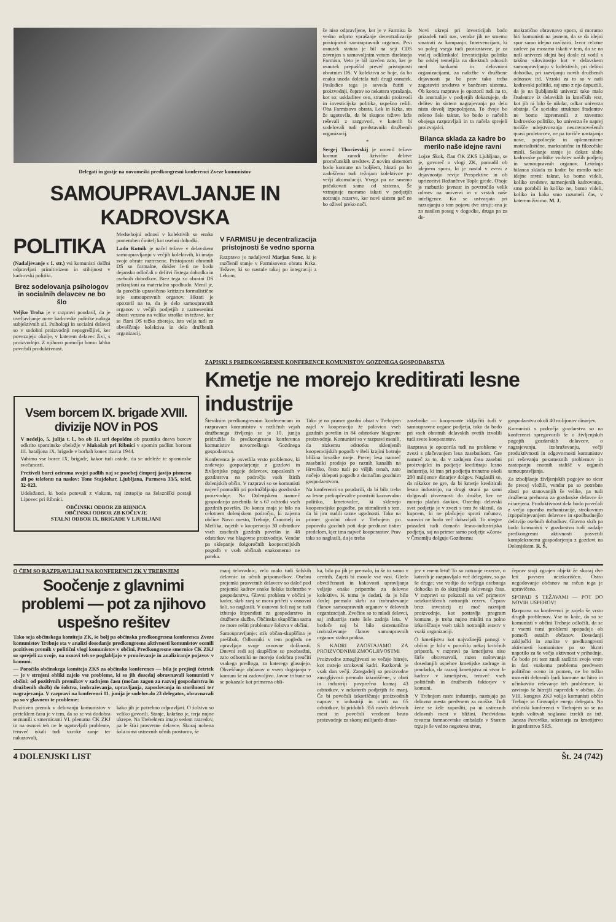Delegati in gostje na novomeški predkongresni konferenci Zveze komunistov
SAMOUPRAVLJANJE IN KADROVSKA
POLITIKA
(Nadaljevanje s 1. str.) vsi komunisti dolžni odpravljati primitivizem in stihijnost v kadrovski politiki.
Brez sodelovanja psihologov in socialnih delavcev ne bo šlo
Veljko Troha je v razpravi poudaril, da je uveljavljanje nove kadrovske politike naloga subjektivnih sil. Psihologi in socialni delavci so v sodobni proizvodnji nepogrešljivi, ker povezujejo okolje, v katerem delavec živi, s proizvodnjo. Z njihovo pomočjo bomo lahko povečali produktivnost.
Medsebojni odnosi v kolektivih so enako pomemben činitelj kot osebni dohodki.
Lado Kotnik je načel težave v delavskem samoupravljanju v večjih kolektivih, ki imajo svoje obrate raztresene. Pristojnosti obratnih DS so formalne, dokler le-ti ne bodo dejansko odločali o delitvi čistega dohodka in osebnih dohodkov. Brez tega so obratni DS prikrajšani za materialno spodbudo. Menil je, da poročilo upravičeno kritizira formalistične seje samoupravnih organov. Hkrati je opozoril na to, da je delo samoupravnih organov v večjih podjetjih z raztresenimi obrati vezano na velike stroške in težave, ker se člani DS težko zberejo. Isto velja tudi za obveščanje kolektiva in delo družbenih organizacij.
V FARMISU je decentralizacija pristojnosti še vedno sporna
Razpravo je nadaljeval Marjan Sonc, ki je razčlenil stanje v Farmisovem obratu Krka. Težave, ki so nastale takoj po integraciji z Lekom,
še niso odpravljene, ker je v Farmisu še vedno odprto vprašanje decentralizacije pristojnosti samoupravnih organov. Prvi osnutek statuta je bil na seji CDS zavrnjen s samovoljnim vetom direktorja Farmisa. Veto je bil izrečen zato, ker je osnutek prepuščal preveč pristojnosti obratnim DS. V kolektivu se boje, da bo enaka usoda doletela tudi drugi osnutek. Posledice tega je seveda čutiti v proizvodnji, čeprav so nekatera vprašanja, kot so: uskladitev cen, stranski proizvodi in investicijska politika, uspešno rešili. Oba Farmisova obrata, Lek in Krka, sta že ugotovila, da bi skupne težave laže reševali z razgovori, v katerih bi sodelovali tudi predstavniki družbenih organizacij.
*
Sergej Thorževskij je omenil težave komun zaradi krivične delitve proračunskih sredstev. Z novim sistemom bodo komune na boljšem, hkrati pa bo zadoščeno tudi težnjam kolektivov po večji akumulaciji. Vsega pa ne smemo pričakovati samo od sistema. Še vztrajneje moramo iskati v podjetjih notranje rezerve, ker novi sistem pač ne bo oživel preko noči.
Novi ukrepi pri investicijah bodo prizadeli tudi nas, vendar jih ne smemo smatrati za kampanjo. Intervencijam, ki so poleg vsega tudi protiustavne, je za vselej odklenkalo! Investicijska politika bo odslej temeljila na direktnih odnosih med bankami in delovnimi organizacijami, za naložbe v družbene dejavnosti pa bo prav tako treba zagotoviti sredstva v bančnem sistemu. Ob koncu razprave je opozoril tudi na to, da anomalije v podjetjih dokazujejo, da delitev in sistem nagrajevanja po delu nista dovolj izpopolnjena. To dvoje bo rešeno šele takrat, ko bodo o načelih obojega razpravljali in ta načela sprejeli proizvajalci.
Bilanca sklada za kadre bo merilo naše idejne ravni
Lojze Skok, član OK ZKS Ljubljana, se je, govoreč o vlogi ZK, pomudil ob idejnem sporu, ki je nastal v zvezi z dejavnostjo revije Perspektive in ob uprizoritvi Rožančeve Tople grede. Oboje je razburilo javnost in povzročilo velik odmev na univerzi in v vrstah naše inteligence. Ko se ustvarjata pri razsojanju o tem pojavu dve struji: ena je za nasilen poseg v dogodke, druga pa za de-
mokratično obravnavo spora, si moramo biti komunisti na jasnem, da se da idejni spor samo idejno razčistiti. Izvor celotne zadeve pa moramo iskati v tem, da se na naši univerzi idejni boj dosle ni vodil s takšno silovitostjo kot v delavskem samoupravljanju v kolektivih, pri delitvi dohodka, pri razvijanju novih družbenih odnosov itd. Vzroki za to so v naši kadrovski politiki, saj smo z njo dopustili, da je na ljubljanski univerzi tako malo študentov iz delavskih in kmečkih vrst, kot jih ni bilo še nikdar, odkar univerza obstaja. Če socialne strukture študentov ne bomo izpremenili z zavestno kadrovsko politiko, bo univerza še naprej torišče udejstvovanja neuravnovešenih quasi proletarcev, ne pa torišče nastajanja nove, popolnejše in oplemenitene materialistične, marksistične in filozofske misli. Sedanje stanje je dokaz slabe kadrovske politike vodstev naših podjetij in samoupravnih organov. Letošnja bilanca sklada za kadre bo merilo naše idejne ravni: takrat, ko bomo videli, koliko sredstev, namenjenih kadrovanju, smo porabili in koliko ne, bomo videli, koliko in kako smo razumeli čas, v katerem živimo. M. J.
Vsem borcem IX. brigade XVIII. divizije NOV in POS
V nedeljo, 5. julija t. l., bo ob 11. uri dopoldne ob prazniku dneva borcev odkrito spominsko obeležje v Makošah pri Ribnici v spomin padlim borcem III. bataljona IX. brigade v borbah konec marca 1944.
Vabimo vse borce IX. brigade, kakor tudi ostale, da se udeleže te spominske svečanosti.
Preživeli borci oziroma svojci padlih naj se posebej čimprej javijo pismeno ali po telefonu na naslov: Tone Stajdohar, Ljubljana, Parmova 33/5, telef. 32-023.
Udeleženci, ki bodo potovali z vlakom, naj izstopijo na železniški postaji Lipovec pri Ribnici.
OBČINSKI ODBOR ZB RIBNICA
OBČINSKI ODBOR ZB KOČEVJE
STALNI ODBOR IX. BRIGADE V LJUBLJANI
ZAPISKI S PREDKONGRESNE KONFERENCE KOMUNISTOV GOZDNEGA GOSPODARSTVA
Kmetje ne morejo kreditirati lesne industrije
Številnim predkongresnim konferencam in razpravam komunistov v različnih vejah družbenega življenja se je 10. junija pridružila še predkongresna konferenca komunistov novomeškega Gozdnega gospodarstva.
Konferenca je osvetlila vrsto problemov, ki zadevajo gospodarjenje z gozdovi in življenjske pogoje delavcev, zaposlenih v gozdarstvu na področju vseh štirih dolenjskih občin. V razpravi so se komunisti največ pomudili pri podružbljanju gozdarske proizvodnje. Na Dolenjskem namreč gospodarijo zasebniki še s 67 odstotki vseh gozdnih površin. Do konca maja je bilo na celotnem dolenjskem področju, ki zajema občine Novo mesto, Trebnje, Črnomelj in Metlika, zajetih v kooperacijo 30 odstotkov vseh zasebnih gozdnih površin in 48 odstotkov vse blagovne proizvodnje. Vendar pa sklepanje dolgoročnih kooperacijskih pogodb v vseh občinah enakomerno ne poteka.
Tako je na primer gozdni obrat v Trebnjem zajel v kooperacijo že polovico vseh gozdnih površin in 84 odstotkov blagovne proizvodnje. Komunisti so v razpravi menili, da nizkemu odstotku sklenjenih kooperacijskih pogodb v Beli krajini botruje bližina hrvaške meje. Precej lesa namreč zasebniki prodajo po raznih kanalih na Hrvaško, često tudi po višjih cenah, zato nočejo sklepati pogodb z domačim gozdnim gospodarstvom.
Na konferenci so poudarili, da bi bilo treba za lesne prekupčevalce poostriti kaznovalno politiko, kmetovalce, ki sklenejo kooperacijske pogodbe, pa stimulirati s tem, da bi jim nudili razne ugodnosti. Tako na primer gozdni obrat v Trebnjem pri popravilu gozdnih poti daje prednost tistim predelom, kjer ima največ kooperantov. Prav tako so naglasili, da je treba
zasebnike — kooperante vključiti tudi v samoupravne organe podjetja, tako da bodo pri vseh obratnih delavskih svetih izvolili tudi svete kooperantov.
Razprava je opozorila tudi na probleme v zvezi s plačevanjem lesa zasebnikom. Gre namreč za to, da v zadnjem času zasebni proizvajalci in podjetje kreditirajo lesno industrijo, ki ima pri podjetju trenutno okoli 200 milijonov dinarjev dolgov. Naglasili so, da nikakor ne gre, da bi kmetje kreditirali lesno industrijo, na drugi strani pa sami dolgovali obveznosti do družbe, ker ne morejo plačati davkov. Osrednji delavski svet podjetja je v zvezi s tem že sklenil, da kupcem, ki ne plačujejo sproti računov, surovin ne bodo več dobavljali. To utegne prizadeti tudi domača lesno-industrijska podjetja, saj na primer samo podjetje »Zora« v Črnomlju dolguje Gozdnemu
gospodarstvu okoli 40 milijonov dinarjev.
Komunisti s področja gozdarstva so na konferenci spregovorili še o življenjskih pogojih gozdarskih delavcev, o nagrajevanju, izobraževanju, večji produktivnosti in odgovornosti komunistov pri reševanju posameznih problemov in zastopanju enotnih stališč v organih samoupravljanja.
Za izboljšanje življenjskih pogojev so sicer že precej vložili, vendar pa so potrebne zlasti po stanovanjih še velike, pa tudi družbena prehrana za gozdarske delavce še ni urejena. Produktivnost dela bodo povečali z večjo uporabo mehanizacije, strokovnim izpopolnjevanjem delavcev in spodbudnejšo delitvijo osebnih dohodkov. Glavno skrb pa bodo komunisti v gozdarstvu tudi nadalje predkongresni aktivnosti posvetili kompleksnemu gospodarjenju z gozdovi na Dolenjskem. R. Š.
O ČEM SO RAZPRAVLJALI NA KONFERENCI ZK V TREBNJEM
Soočenje z glavnimi problemi — pot za njihovo uspešno rešitev
Tako seja občinskega komiteja ZK, še bolj pa občinska predkongresna konferenca Zveze komunistov Trebnje sta v analizi dosedanje predkongresne aktivnosti komunistov ocenili pozitiven premik v politični vlogi komunistov v občini. Predkongresne smernice CK ZKJ so sprejeli za svoje, na osnovi teh se poglabljajo v proučevanje in analiziranje pojavov v komuni.
— Poročilo občinskega komiteja ZKS za občinsko konferenco — bila je prejšnji četrtek — je v strnjeni obliki zajelo vse probleme, ki so jih dosedaj obravnavali komunisti v občini: od pozitivnih premikov v zadnjem času (močan zagon za razvoj gospodarstva in družbenih služb) do šolstva, izobraževanja, upravljanja, zaposlovanja in storilnosti ter nagrajevanja. V razpravi na konferenci 11. junija je sodelovalo 23 delegatov, obravnavali pa so v glavnem te probleme:
Pozitiven premik v delovanju komunistov v preteklem času je v tem, da so se vsi dodobra seznanili s smernicami VI. plenuma CK ZKJ in na osnovi teh ne le ugotavljali probleme, temveč iskali tudi vzroke zanje ter nakazovali,
kako jih je potrebno odpravljati. O šolstvu so veliko govorili. Stanje, kakršno je, terja nujne ukrepe. Na Trebelnem imajo sedem razredov, pa le štiri prosvetne delavce. Skoraj nobena šola nima ustreznih učnih prostorov, še
manj telovadnic, zelo malo tudi šolskih delavnic in učnih pripomočkov. Osebni prejemki prosvetnih delavcev so daleč pod prejemki kadrov enake šolske izobrazbe v gospodarstvu. Glavni problem v občini je kader, skrb zanj se mora pričeti v osnovni šoli, so naglasili. V osnovni šoli naj se tudi izbirajo štipendisti za gospodarstvo in družbene službe. Občinska skupščina sama ne more rešiti problemov šolstva v občini.
Samoupravljanje: stik občan-skupščina je prešibak. Odborniki v tem pogledu ne opravljajo svoje osnovne dolžnosti. Dnevni redi sej skupščine so preobsežni, zato odborniki ne morejo dodobra preučiti vsakega predloga, za katerega glasujejo. Obveščanje občanov o vsem dogajanju v komuni še ni zadovoljivo. Javne tribune so se pokazale kot primerna obli-
ka, bilo pa jih je premalo, in še to samo v centrih. Zajeti bi morale vse vasi. Glede obveščenosti in kakovosti upravljanja veljajo enake pripombe za delovne kolektive. K temu je dodati, da je bilo doslej premalo skrbi za izobraževanje članov samoupravnih organov v delovnih organizacijah. Zvečine so to mladi delavci, saj industrija raste šele zadnja leta. V bodoče naj bi bilo sistematično izobraževanje članov samoupravnih organov stalna praksa.
S KADRI ZAOSTAJAMO ZA PROIZVODNIMI ZMOGLJIVOSTMI
Proizvodne zmogljivosti se večajo hitreje, kot rastejo strokovni kadri. Razkorak je vsak dan večji. Zategadelj so proizvodne zmogljivosti premalo izkoriščene, v obrti in industriji povprečno komaj 43 odstotkov, v nekaterih podjetjih še manj. Če bi povečali izkoriščanje proizvodnih naprav v industriji in obrti na 65 odstotkov, bi pridobili 355 novih delovnih mest in povečali vrednost bruto proizvodnje za skoraj milijardo dinar-
jev v enem letu! To so notranje rezerve, o katerih je razpravljalo več delegatov, so pa še druge; vse vodijo do večjega osebnega dohodka in do skrajšanja delovnega časa. V razpravi so pokazali na več primerov neizkoriščenih notranjih rezerv. Čeprav brez investicij ni moč razvijati proizvodnje, kot postavlja program komune, je treba nujno misliti na polno izkoriščanje vseh takih notranjih rezerv v vsaki organizaciji.
O kmetijstvu kot najvažnejši panogi v občini je bilo v poročilu nekaj kritičnih pripomb, v razpravi pa kmetijstva niso širše obravnavali, razen naštevanja dosedanjih uspehov kmetijske zadruge in poudarka, da razvoj kmetijstva ni stvar le kadrov v kmetijstvu, temveč vseh političnih in družbenih faktorjev v komuni.
V Trebnjem raste industrija, nastajajo pa delovna mesta predvsem za moške. Tudi žene se žele zaposliti, pa ni ustreznih delovnih mest v bližini. Predvidena tovarna farmacevtske embalaže v Starem trgu je še vedno negotova stvar,
čeprav stoji zgrajen objekt že skoraj dve leti povsem neizkoriščen. Ostro negodovanje občanov na račun tega je upravičeno.
SPOPAD S TEŽAVAMI — POT DO NOVIH USPEHOV!
Razprava na konferenci je zajela še vrsto drugih problemov. Vse to kaže, da so se komunisti v občini Trebnje odločili, da se z vsemi temi problemi spopadejo ob pomoči ostalih občanov. Dosedanji zaključki in analize v predkongresni aktivnosti komunistov pa so hkrati napotilo za še večjo aktivnost v prihodnje. Če bodo pri tem znali razširiti svoje vrste in dati vsakemu problemu predvsem politično oceno in pomen, ne bo težko usmeriti delovnih ljudi komune na hitro in učinkovito reševanje teh problemov, ki zavirajo še hitrejši napredek v občini. Za VIII. kongres ZKJ volijo komunisti občin Trebnje in Grosuplje enega delegata. Na občinski konferenci v Trebnjem so se na tajnih volitvah soglasno izrekli za inž. Janeza Perovška, sekretarja za kmetijstvo in gozdarstvo SRS.
4 DOLENJSKI LIST Št. 24 (742)